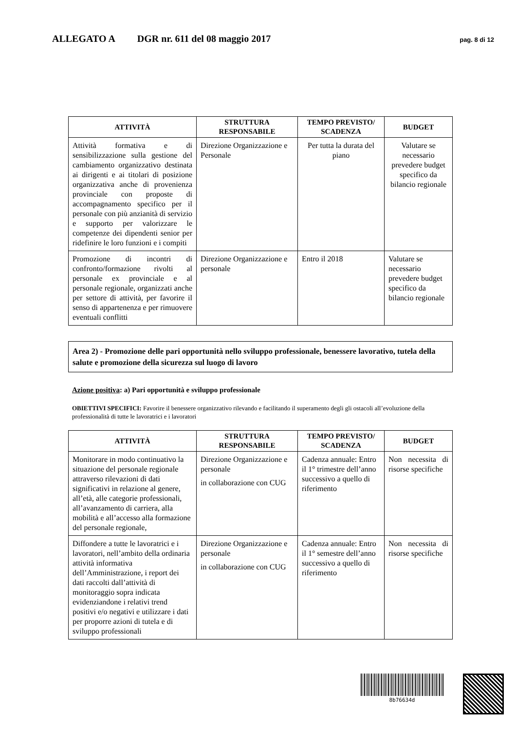ALLEGATO A DGR nr. 611 del 08 maggio 2017 pag. 8 di 12
| ATTIVITÀ | STRUTTURA RESPONSABILE | TEMPO PREVISTO/ SCADENZA | BUDGET |
| --- | --- | --- | --- |
| Attività formativa e di sensibilizzazione sulla gestione del cambiamento organizzativo destinata ai dirigenti e ai titolari di posizione organizzativa anche di provenienza provinciale con proposte di accompagnamento specifico per il personale con più anzianità di servizio e supporto per valorizzare le competenze dei dipendenti senior per ridefinire le loro funzioni e i compiti | Direzione Organizzazione e Personale | Per tutta la durata del piano | Valutare se necessario prevedere budget specifico da bilancio regionale |
| Promozione di incontri di confronto/formazione rivolti al personale ex provinciale e al personale regionale, organizzati anche per settore di attività, per favorire il senso di appartenenza e per rimuovere eventuali conflitti | Direzione Organizzazione e personale | Entro il 2018 | Valutare se necessario prevedere budget specifico da bilancio regionale |
Area 2) - Promozione delle pari opportunità nello sviluppo professionale, benessere lavorativo, tutela della salute e promozione della sicurezza sul luogo di lavoro
Azione positiva: a) Pari opportunità e sviluppo professionale
OBIETTIVI SPECIFICI: Favorire il benessere organizzativo rilevando e facilitando il superamento degli gli ostacoli all’evoluzione della professionalità di tutte le lavoratrici e i lavoratori
| ATTIVITÀ | STRUTTURA RESPONSABILE | TEMPO PREVISTO/ SCADENZA | BUDGET |
| --- | --- | --- | --- |
| Monitorare in modo continuativo la situazione del personale regionale attraverso rilevazioni di dati significativi in relazione al genere, all’età, alle categorie professionali, all’avanzamento di carriera, alla mobilità e all’accesso alla formazione del personale regionale, | Direzione Organizzazione e personale in collaborazione con CUG | Cadenza annuale: Entro il 1° trimestre dell’anno successivo a quello di riferimento | Non necessita di risorse specifiche |
| Diffondere a tutte le lavoratrici e i lavoratori, nell’ambito della ordinaria attività informativa dell’Amministrazione, i report dei dati raccolti dall’attività di monitoraggio sopra indicata evidenziandone i relativi trend positivi e/o negativi e utilizzare i dati per proporre azioni di tutela e di sviluppo professionali | Direzione Organizzazione e personale in collaborazione con CUG | Cadenza annuale: Entro il 1° semestre dell’anno successivo a quello di riferimento | Non necessita di risorse specifiche |
8b76634d